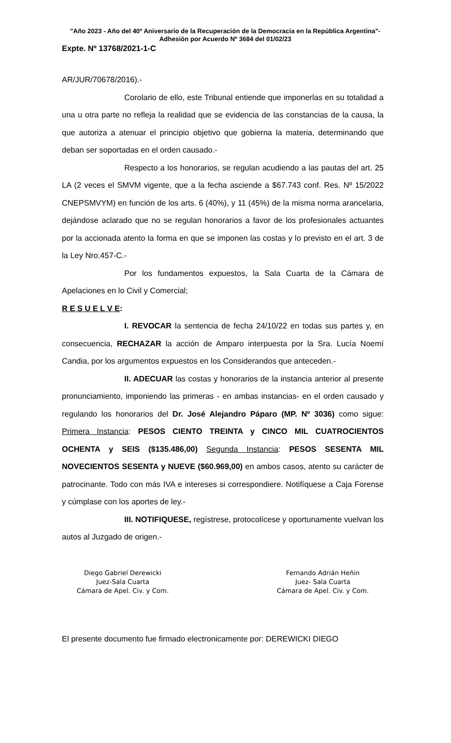"Año 2023 - Año del 40º Aniversario de la Recuperación de la Democracia en la República Argentina"- Adhesión por Acuerdo Nº 3684 del 01/02/23
Expte. Nº 13768/2021-1-C
AR/JUR/70678/2016).-
Corolario de ello, este Tribunal entiende que imponerlas en su totalidad a una u otra parte no refleja la realidad que se evidencia de las constancias de la causa, la que autoriza a atenuar el principio objetivo que gobierna la materia, determinando que deban ser soportadas en el orden causado.-
Respecto a los honorarios, se regulan acudiendo a las pautas del art. 25 LA (2 veces el SMVM vigente, que a la fecha asciende a $67.743 conf. Res. Nº 15/2022 CNEPSMVYM) en función de los arts. 6 (40%), y 11 (45%) de la misma norma arancelaria, dejándose aclarado que no se regulan honorarios a favor de los profesionales actuantes por la accionada atento la forma en que se imponen las costas y lo previsto en el art. 3 de la Ley Nro.457-C.-
Por los fundamentos expuestos, la Sala Cuarta de la Cámara de Apelaciones en lo Civil y Comercial;
R E S U E L V E:
I. REVOCAR la sentencia de fecha 24/10/22 en todas sus partes y, en consecuencia, RECHAZAR la acción de Amparo interpuesta por la Sra. Lucía Noemí Candia, por los argumentos expuestos en los Considerandos que anteceden.-
II. ADECUAR las costas y honorarios de la instancia anterior al presente pronunciamiento, imponiendo las primeras - en ambas instancias- en el orden causado y regulando los honorarios del Dr. José Alejandro Páparo (MP. Nº 3036) como sigue: Primera Instancia: PESOS CIENTO TREINTA y CINCO MIL CUATROCIENTOS OCHENTA y SEIS ($135.486,00) Segunda Instancia: PESOS SESENTA MIL NOVECIENTOS SESENTA y NUEVE ($60.969,00) en ambos casos, atento su carácter de patrocinante. Todo con más IVA e intereses si correspondiere. Notifíquese a Caja Forense y cúmplase con los aportes de ley.-
III. NOTIFIQUESE, regístrese, protocolícese y oportunamente vuelvan los autos al Juzgado de origen.-
Diego Gabriel Derewicki
Juez-Sala Cuarta
Cámara de Apel. Civ. y Com.
Fernando Adrián Heñin
Juez- Sala Cuarta
Cámara de Apel. Civ. y Com.
El presente documento fue firmado electronicamente por: DEREWICKI DIEGO